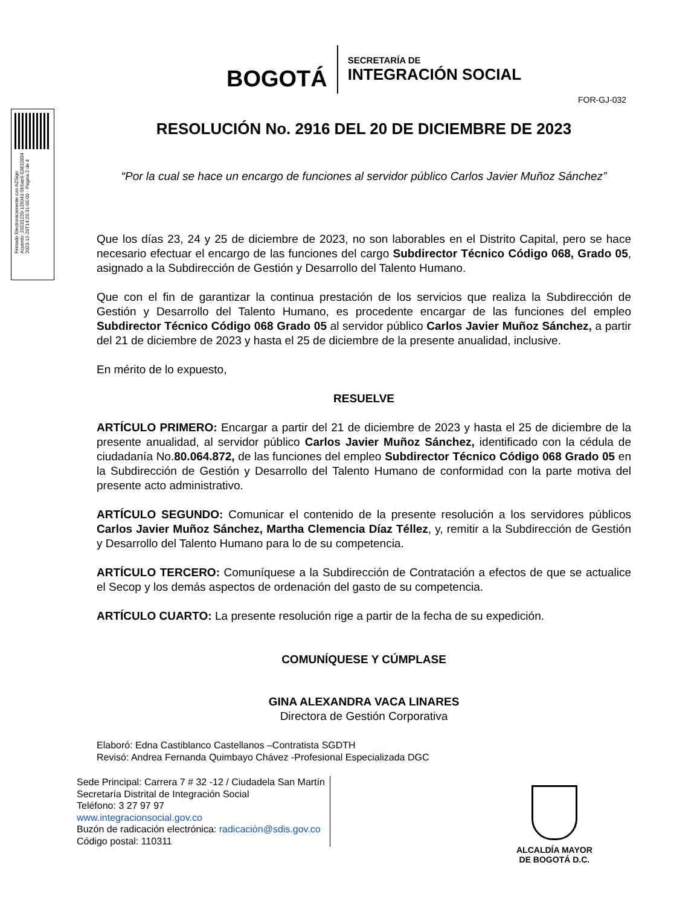BOGOTÁ
SECRETARÍA DE
INTEGRACIÓN SOCIAL
FOR-GJ-032
Firmado Electronicamente con AZSign
Acuerdo: 20231220-125041-5b5ae9-53832834
2023-12-20T14:20:31-05:00 - Pagina 2 de 4
RESOLUCIÓN No. 2916 DEL 20 DE DICIEMBRE DE 2023
“Por la cual se hace un encargo de funciones al servidor público Carlos Javier Muñoz Sánchez”
Que los días 23, 24 y 25 de diciembre de 2023, no son laborables en el Distrito Capital, pero se hace necesario efectuar el encargo de las funciones del cargo Subdirector Técnico Código 068, Grado 05, asignado a la Subdirección de Gestión y Desarrollo del Talento Humano.
Que con el fin de garantizar la continua prestación de los servicios que realiza la Subdirección de Gestión y Desarrollo del Talento Humano, es procedente encargar de las funciones del empleo Subdirector Técnico Código 068 Grado 05 al servidor público Carlos Javier Muñoz Sánchez, a partir del 21 de diciembre de 2023 y hasta el 25 de diciembre de la presente anualidad, inclusive.
En mérito de lo expuesto,
RESUELVE
ARTÍCULO PRIMERO: Encargar a partir del 21 de diciembre de 2023 y hasta el 25 de diciembre de la presente anualidad, al servidor público Carlos Javier Muñoz Sánchez, identificado con la cédula de ciudadanía No.80.064.872, de las funciones del empleo Subdirector Técnico Código 068 Grado 05 en la Subdirección de Gestión y Desarrollo del Talento Humano de conformidad con la parte motiva del presente acto administrativo.
ARTÍCULO SEGUNDO: Comunicar el contenido de la presente resolución a los servidores públicos Carlos Javier Muñoz Sánchez, Martha Clemencia Díaz Téllez, y, remitir a la Subdirección de Gestión y Desarrollo del Talento Humano para lo de su competencia.
ARTÍCULO TERCERO: Comuníquese a la Subdirección de Contratación a efectos de que se actualice el Secop y los demás aspectos de ordenación del gasto de su competencia.
ARTÍCULO CUARTO: La presente resolución rige a partir de la fecha de su expedición.
COMUNÍQUESE Y CÚMPLASE
GINA ALEXANDRA VACA LINARES
Directora de Gestión Corporativa
Elaboró: Edna Castiblanco Castellanos –Contratista SGDTH
Revisó: Andrea Fernanda Quimbayo Chávez -Profesional Especializada DGC
Sede Principal: Carrera 7 # 32 -12 / Ciudadela San Martín
Secretaría Distrital de Integración Social
Teléfono: 3 27 97 97
www.integracionsocial.gov.co
Buzón de radicación electrónica: radicación@sdis.gov.co
Código postal: 110311
ALCALDÍA MAYOR
DE BOGOTÁ D.C.